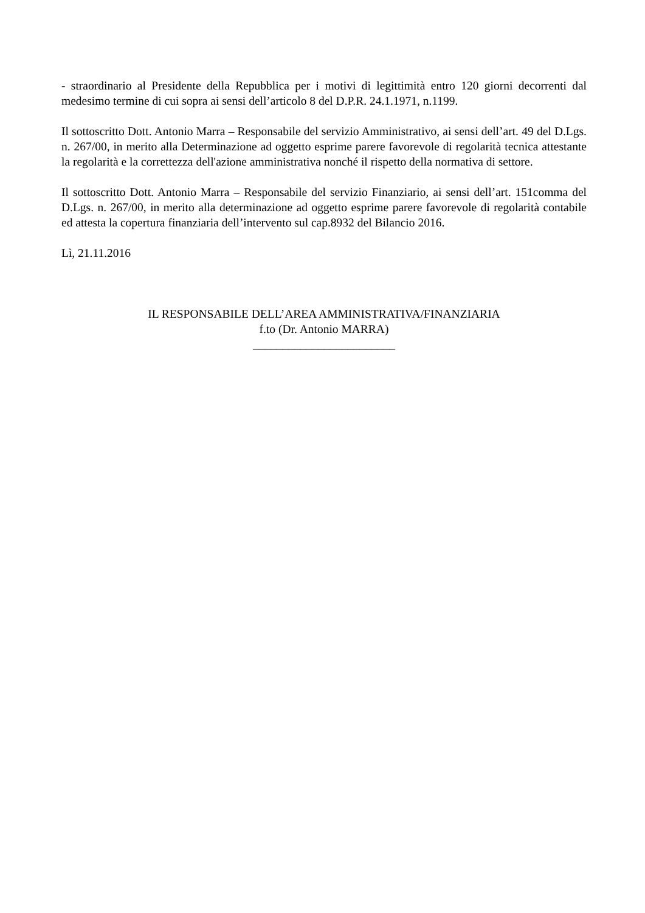- straordinario al Presidente della Repubblica per i motivi di legittimità entro 120 giorni decorrenti dal medesimo termine di cui sopra ai sensi dell’articolo 8 del D.P.R. 24.1.1971, n.1199.
Il sottoscritto Dott. Antonio Marra – Responsabile del servizio Amministrativo, ai sensi dell’art. 49 del D.Lgs. n. 267/00, in merito alla Determinazione ad oggetto esprime parere favorevole di regolarità tecnica attestante la regolarità e la correttezza dell'azione amministrativa nonché il rispetto della normativa di settore.
Il sottoscritto Dott. Antonio Marra – Responsabile del servizio Finanziario, ai sensi dell’art. 151comma del D.Lgs. n. 267/00, in merito alla determinazione ad oggetto esprime parere favorevole di regolarità contabile ed attesta la copertura finanziaria dell’intervento sul cap.8932 del Bilancio 2016.
Lì, 21.11.2016
IL RESPONSABILE DELL’AREA AMMINISTRATIVA/FINANZIARIA
f.to (Dr. Antonio MARRA)
________________________